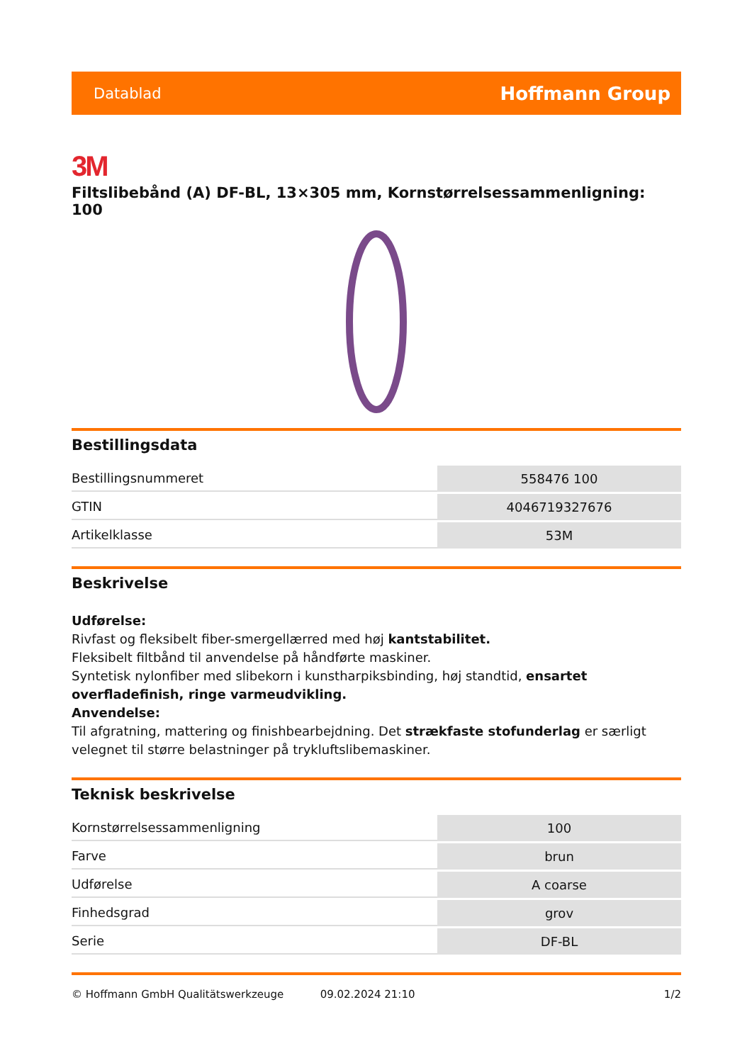Datablad Hoffmann Group
3M
Filtslibebånd (A) DF-BL, 13×305 mm, Kornstørrelsessammenligning: 100
Bestillingsdata
| Bestillingsnummeret | 558476 100 |
| GTIN | 4046719327676 |
| Artikelklasse | 53M |
Beskrivelse
Udførelse:
Rivfast og fleksibelt fiber-smergellærred med høj kantstabilitet.
Fleksibelt filtbånd til anvendelse på håndførte maskiner.
Syntetisk nylonfiber med slibekorn i kunstharpiksbinding, høj standtid, ensartet overfladefinish, ringe varmeudvikling.
Anvendelse:
Til afgratning, mattering og finishbearbejdning. Det strækfaste stofunderlag er særligt velegnet til større belastninger på trykluftslibemaskiner.
Teknisk beskrivelse
| Kornstørrelsessammenligning | 100 |
| Farve | brun |
| Udførelse | A coarse |
| Finhedsgrad | grov |
| Serie | DF-BL |
© Hoffmann GmbH Qualitätswerkzeuge 09.02.2024 21:10 1/2